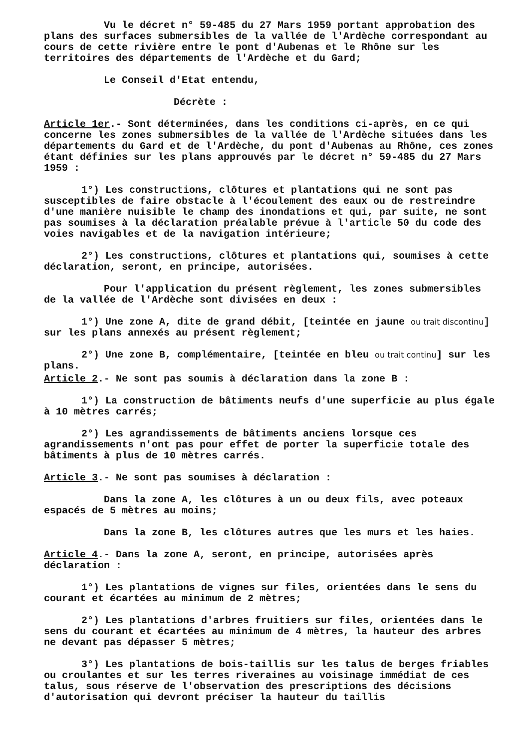Vu le décret n° 59-485 du 27 Mars 1959 portant approbation des plans des surfaces submersibles de la vallée de l'Ardèche correspondant au cours de cette rivière entre le pont d'Aubenas et le Rhône sur les territoires des départements de l'Ardèche et du Gard;
Le Conseil d'Etat entendu,
Décrète :
Article 1er.- Sont déterminées, dans les conditions ci-après, en ce qui concerne les zones submersibles de la vallée de l'Ardèche situées dans les départements du Gard et de l'Ardèche, du pont d'Aubenas au Rhône, ces zones étant définies sur les plans approuvés par le décret n° 59-485 du 27 Mars 1959 :
1°) Les constructions, clôtures et plantations qui ne sont pas susceptibles de faire obstacle à l'écoulement des eaux ou de restreindre d'une manière nuisible le champ des inondations et qui, par suite, ne sont pas soumises à la déclaration préalable prévue à l'article 50 du code des voies navigables et de la navigation intérieure;
2°) Les constructions, clôtures et plantations qui, soumises à cette déclaration, seront, en principe, autorisées.
Pour l'application du présent règlement, les zones submersibles de la vallée de l'Ardèche sont divisées en deux :
1°) Une zone A, dite de grand débit, [teintée en jaune ou trait discontinu] sur les plans annexés au présent règlement;
2°) Une zone B, complémentaire, [teintée en bleu ou trait continu] sur les plans.
Article 2.- Ne sont pas soumis à déclaration dans la zone B :
1°) La construction de bâtiments neufs d'une superficie au plus égale à 10 mètres carrés;
2°) Les agrandissements de bâtiments anciens lorsque ces agrandissements n'ont pas pour effet de porter la superficie totale des bâtiments à plus de 10 mètres carrés.
Article 3.- Ne sont pas soumises à déclaration :
Dans la zone A, les clôtures à un ou deux fils, avec poteaux espacés de 5 mètres au moins;
Dans la zone B, les clôtures autres que les murs et les haies.
Article 4.- Dans la zone A, seront, en principe, autorisées après déclaration :
1°) Les plantations de vignes sur files, orientées dans le sens du courant et écartées au minimum de 2 mètres;
2°) Les plantations d'arbres fruitiers sur files, orientées dans le sens du courant et écartées au minimum de 4 mètres, la hauteur des arbres ne devant pas dépasser 5 mètres;
3°) Les plantations de bois-taillis sur les talus de berges friables ou croulantes et sur les terres riveraines au voisinage immédiat de ces talus, sous réserve de l'observation des prescriptions des décisions d'autorisation qui devront préciser la hauteur du taillis